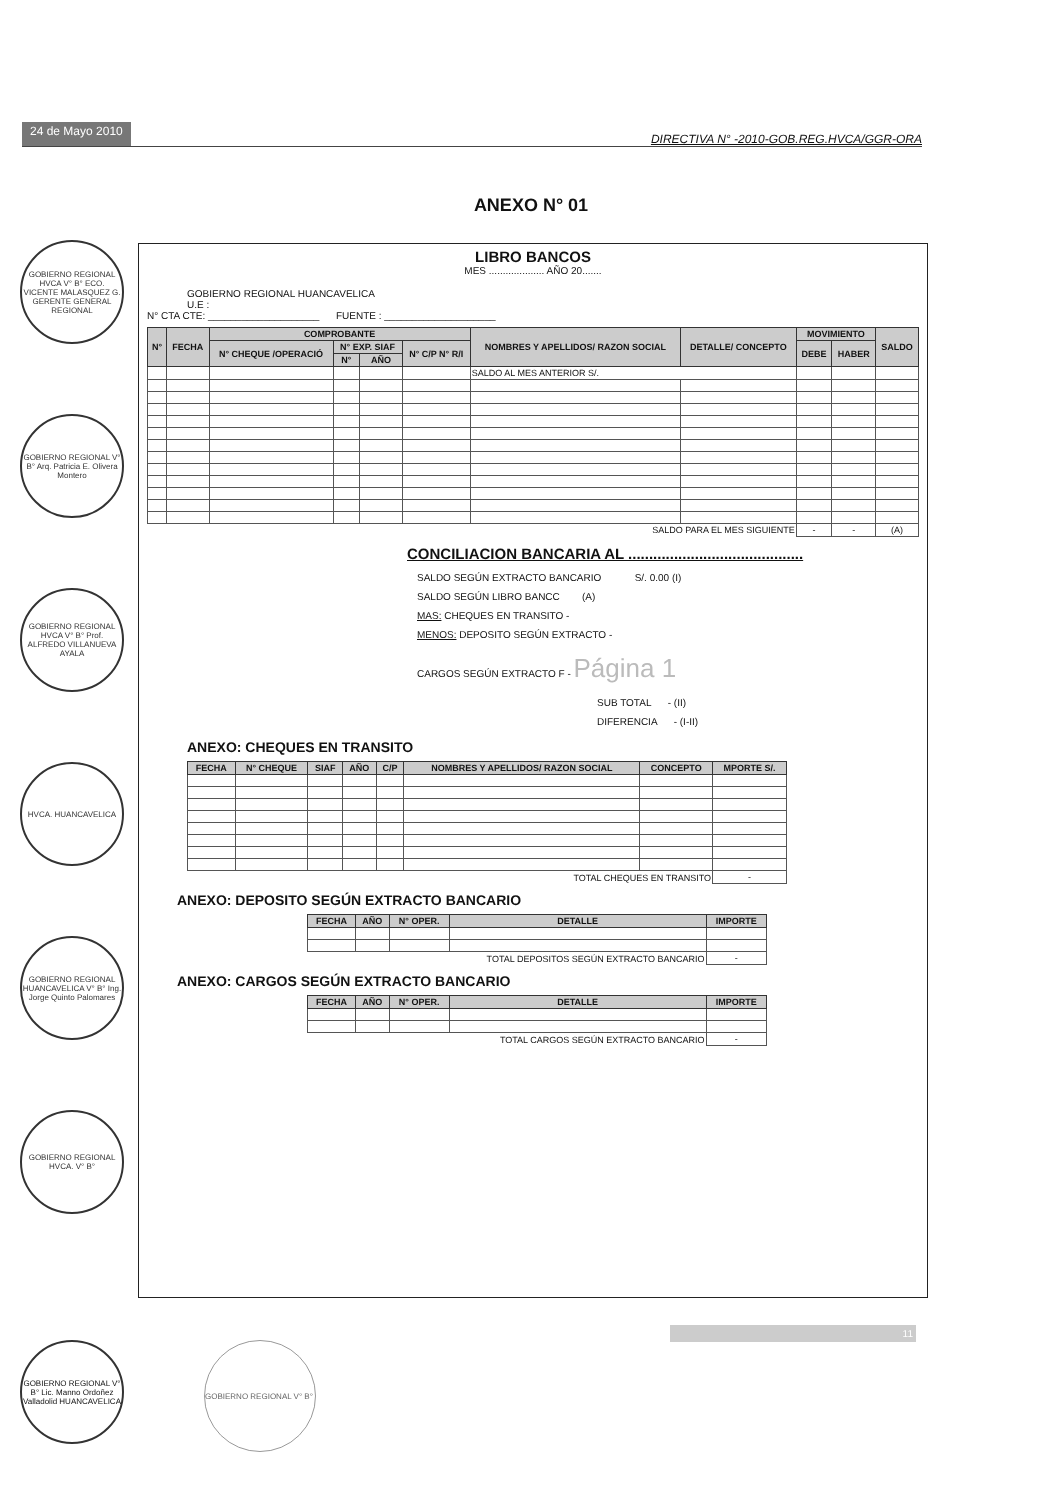24 de Mayo 2010 DIRECTIVA N° -2010-GOB.REG.HVCA/GGR-ORA
ANEXO N° 01
GOBIERNO REGIONAL HVCA V° B° ECO. VICENTE MALASQUEZ G. GERENTE GENERAL REGIONAL
GOBIERNO REGIONAL V° B° Arq. Patricia E. Olivera Montero
GOBIERNO REGIONAL HVCA V° B° Prof. ALFREDO VILLANUEVA AYALA
HVCA. HUANCAVELICA
GOBIERNO REGIONAL HUANCAVELICA V° B° Ing. Jorge Quinto Palomares
GOBIERNO REGIONAL HVCA. V° B°
LIBRO BANCOS
MES .................... AÑO 20.......
GOBIERNO REGIONAL HUANCAVELICA
U.E :
N° CTA CTE: ____________________ FUENTE : ____________________
| N° | FECHA | COMPROBANTE | | | | NOMBRES Y APELLIDOS/ RAZON SOCIAL | DETALLE/ CONCEPTO | MOVIMIENTO | | SALDO |
| --- | --- | --- | --- | --- | --- | --- | --- | --- | --- | --- |
| | | N° CHEQUE /OPERACIÓ | N° EXP. SIAF | | N° C/P N° R/I | | | DEBE | HABER | |
| | | | N° | AÑO | | | | | | |
| | | | | | | SALDO AL MES ANTERIOR S/. | | | | |
| SALDO PARA EL MES SIGUIENTE | | | | | | | | - | - | (A) |
CONCILIACION BANCARIA AL ..........................................
SALDO SEGÚN EXTRACTO BANCARIO S/. 0.00 (I)
SALDO SEGÚN LIBRO BANCC (A)
MAS: CHEQUES EN TRANSITO -
MENOS: DEPOSITO SEGÚN EXTRACTO -
CARGOS SEGÚN EXTRACTO F - Página 1
SUB TOTAL - (II)
DIFERENCIA - (I-II)
ANEXO: CHEQUES EN TRANSITO
| FECHA | N° CHEQUE | SIAF | AÑO | C/P | NOMBRES Y APELLIDOS/ RAZON SOCIAL | CONCEPTO | MPORTE S/. |
| --- | --- | --- | --- | --- | --- | --- | --- |
| TOTAL CHEQUES EN TRANSITO | | | | | | | - |
ANEXO: DEPOSITO SEGÚN EXTRACTO BANCARIO
| FECHA | AÑO | N° OPER. | DETALLE | IMPORTE |
| --- | --- | --- | --- | --- |
| TOTAL DEPOSITOS SEGÚN EXTRACTO BANCARIO | | | | - |
ANEXO: CARGOS SEGÚN EXTRACTO BANCARIO
| FECHA | AÑO | N° OPER. | DETALLE | IMPORTE |
| --- | --- | --- | --- | --- |
| TOTAL CARGOS SEGÚN EXTRACTO BANCARIO | | | | - |
11
GOBIERNO REGIONAL V° B° Lic. Manno Ordoñez Valladolid HUANCAVELICA
GOBIERNO REGIONAL V° B°